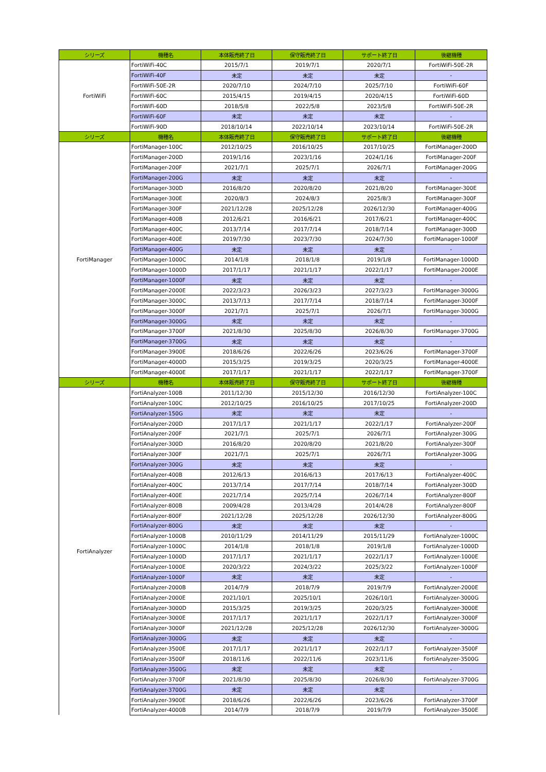| シリーズ | 機種名 | 本体販売終了日 | 保守販売終了日 | サポート終了日 | 後継機種 |
| --- | --- | --- | --- | --- | --- |
| FortiWiFi | FortiWiFi-40C | 2015/7/1 | 2019/7/1 | 2020/7/1 | FortiWiFi-50E-2R |
| | FortiWiFi-40F | 未定 | 未定 | 未定 | - |
| | FortiWiFi-50E-2R | 2020/7/10 | 2024/7/10 | 2025/7/10 | FortiWiFi-60F |
| | FortiWiFi-60C | 2015/4/15 | 2019/4/15 | 2020/4/15 | FortiWiFi-60D |
| | FortiWiFi-60D | 2018/5/8 | 2022/5/8 | 2023/5/8 | FortiWiFi-50E-2R |
| | FortiWiFi-60F | 未定 | 未定 | 未定 | - |
| | FortiWiFi-90D | 2018/10/14 | 2022/10/14 | 2023/10/14 | FortiWiFi-50E-2R |
| シリーズ | 機種名 | 本体販売終了日 | 保守販売終了日 | サポート終了日 | 後継機種 |
| FortiManager | FortiManager-100C | 2012/10/25 | 2016/10/25 | 2017/10/25 | FortiManager-200D |
| | FortiManager-200D | 2019/1/16 | 2023/1/16 | 2024/1/16 | FortiManager-200F |
| | FortiManager-200F | 2021/7/1 | 2025/7/1 | 2026/7/1 | FortiManager-200G |
| | FortiManager-200G | 未定 | 未定 | 未定 | - |
| | FortiManager-300D | 2016/8/20 | 2020/8/20 | 2021/8/20 | FortiManager-300E |
| | FortiManager-300E | 2020/8/3 | 2024/8/3 | 2025/8/3 | FortiManager-300F |
| | FortiManager-300F | 2021/12/28 | 2025/12/28 | 2026/12/30 | FortiManager-400G |
| | FortiManager-400B | 2012/6/21 | 2016/6/21 | 2017/6/21 | FortiManager-400C |
| | FortiManager-400C | 2013/7/14 | 2017/7/14 | 2018/7/14 | FortiManager-300D |
| | FortiManager-400E | 2019/7/30 | 2023/7/30 | 2024/7/30 | FortiManager-1000F |
| | FortiManager-400G | 未定 | 未定 | 未定 | - |
| | FortiManager-1000C | 2014/1/8 | 2018/1/8 | 2019/1/8 | FortiManager-1000D |
| | FortiManager-1000D | 2017/1/17 | 2021/1/17 | 2022/1/17 | FortiManager-2000E |
| | FortiManager-1000F | 未定 | 未定 | 未定 | - |
| | FortiManager-2000E | 2022/3/23 | 2026/3/23 | 2027/3/23 | FortiManager-3000G |
| | FortiManager-3000C | 2013/7/13 | 2017/7/14 | 2018/7/14 | FortiManager-3000F |
| | FortiManager-3000F | 2021/7/1 | 2025/7/1 | 2026/7/1 | FortiManager-3000G |
| | FortiManager-3000G | 未定 | 未定 | 未定 | - |
| | FortiManager-3700F | 2021/8/30 | 2025/8/30 | 2026/8/30 | FortiManager-3700G |
| | FortiManager-3700G | 未定 | 未定 | 未定 | - |
| | FortiManager-3900E | 2018/6/26 | 2022/6/26 | 2023/6/26 | FortiManager-3700F |
| | FortiManager-4000D | 2015/3/25 | 2019/3/25 | 2020/3/25 | FortiManager-4000E |
| | FortiManager-4000E | 2017/1/17 | 2021/1/17 | 2022/1/17 | FortiManager-3700F |
| シリーズ | 機種名 | 本体販売終了日 | 保守販売終了日 | サポート終了日 | 後継機種 |
| FortiAnalyzer | FortiAnalyzer-100B | 2011/12/30 | 2015/12/30 | 2016/12/30 | FortiAnalyzer-100C |
| | FortiAnalyzer-100C | 2012/10/25 | 2016/10/25 | 2017/10/25 | FortiAnalyzer-200D |
| | FortiAnalyzer-150G | 未定 | 未定 | 未定 | - |
| | FortiAnalyzer-200D | 2017/1/17 | 2021/1/17 | 2022/1/17 | FortiAnalyzer-200F |
| | FortiAnalyzer-200F | 2021/7/1 | 2025/7/1 | 2026/7/1 | FortiAnalyzer-300G |
| | FortiAnalyzer-300D | 2016/8/20 | 2020/8/20 | 2021/8/20 | FortiAnalyzer-300F |
| | FortiAnalyzer-300F | 2021/7/1 | 2025/7/1 | 2026/7/1 | FortiAnalyzer-300G |
| | FortiAnalyzer-300G | 未定 | 未定 | 未定 | - |
| | FortiAnalyzer-400B | 2012/6/13 | 2016/6/13 | 2017/6/13 | FortiAnalyzer-400C |
| | FortiAnalyzer-400C | 2013/7/14 | 2017/7/14 | 2018/7/14 | FortiAnalyzer-300D |
| | FortiAnalyzer-400E | 2021/7/14 | 2025/7/14 | 2026/7/14 | FortiAnalyzer-800F |
| | FortiAnalyzer-800B | 2009/4/28 | 2013/4/28 | 2014/4/28 | FortiAnalyzer-800F |
| | FortiAnalyzer-800F | 2021/12/28 | 2025/12/28 | 2026/12/30 | FortiAnalyzer-800G |
| | FortiAnalyzer-800G | 未定 | 未定 | 未定 | - |
| | FortiAnalyzer-1000B | 2010/11/29 | 2014/11/29 | 2015/11/29 | FortiAnalyzer-1000C |
| | FortiAnalyzer-1000C | 2014/1/8 | 2018/1/8 | 2019/1/8 | FortiAnalyzer-1000D |
| | FortiAnalyzer-1000D | 2017/1/17 | 2021/1/17 | 2022/1/17 | FortiAnalyzer-1000E |
| | FortiAnalyzer-1000E | 2020/3/22 | 2024/3/22 | 2025/3/22 | FortiAnalyzer-1000F |
| | FortiAnalyzer-1000F | 未定 | 未定 | 未定 | - |
| | FortiAnalyzer-2000B | 2014/7/9 | 2018/7/9 | 2019/7/9 | FortiAnalyzer-2000E |
| | FortiAnalyzer-2000E | 2021/10/1 | 2025/10/1 | 2026/10/1 | FortiAnalyzer-3000G |
| | FortiAnalyzer-3000D | 2015/3/25 | 2019/3/25 | 2020/3/25 | FortiAnalyzer-3000E |
| | FortiAnalyzer-3000E | 2017/1/17 | 2021/1/17 | 2022/1/17 | FortiAnalyzer-3000F |
| | FortiAnalyzer-3000F | 2021/12/28 | 2025/12/28 | 2026/12/30 | FortiAnalyzer-3000G |
| | FortiAnalyzer-3000G | 未定 | 未定 | 未定 | - |
| | FortiAnalyzer-3500E | 2017/1/17 | 2021/1/17 | 2022/1/17 | FortiAnalyzer-3500F |
| | FortiAnalyzer-3500F | 2018/11/6 | 2022/11/6 | 2023/11/6 | FortiAnalyzer-3500G |
| | FortiAnalyzer-3500G | 未定 | 未定 | 未定 | - |
| | FortiAnalyzer-3700F | 2021/8/30 | 2025/8/30 | 2026/8/30 | FortiAnalyzer-3700G |
| | FortiAnalyzer-3700G | 未定 | 未定 | 未定 | - |
| | FortiAnalyzer-3900E | 2018/6/26 | 2022/6/26 | 2023/6/26 | FortiAnalyzer-3700F |
| | FortiAnalyzer-4000B | 2014/7/9 | 2018/7/9 | 2019/7/9 | FortiAnalyzer-3500E |